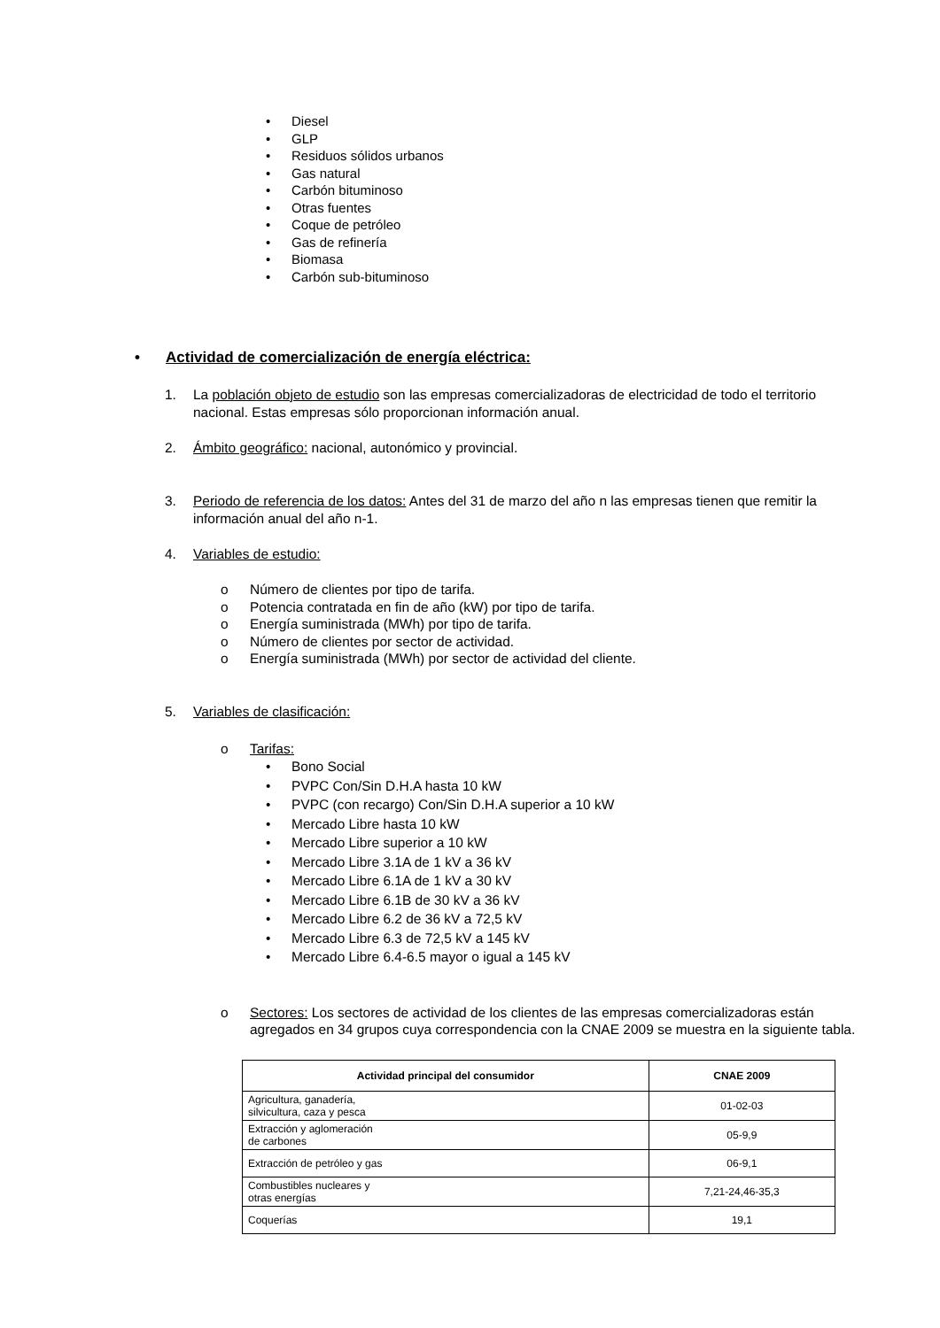• Diesel
• GLP
• Residuos sólidos urbanos
• Gas natural
• Carbón bituminoso
• Otras fuentes
• Coque de petróleo
• Gas de refinería
• Biomasa
• Carbón sub-bituminoso
• Actividad de comercialización de energía eléctrica:
1. La población objeto de estudio son las empresas comercializadoras de electricidad de todo el territorio nacional. Estas empresas sólo proporcionan información anual.
2. Ámbito geográfico: nacional, autonómico y provincial.
3. Periodo de referencia de los datos: Antes del 31 de marzo del año n las empresas tienen que remitir la información anual del año n-1.
4. Variables de estudio:
o Número de clientes por tipo de tarifa.
o Potencia contratada en fin de año (kW) por tipo de tarifa.
o Energía suministrada (MWh) por tipo de tarifa.
o Número de clientes por sector de actividad.
o Energía suministrada (MWh) por sector de actividad del cliente.
5. Variables de clasificación:
o Tarifas:
• Bono Social
• PVPC Con/Sin D.H.A hasta 10 kW
• PVPC (con recargo) Con/Sin D.H.A superior a 10 kW
• Mercado Libre hasta 10 kW
• Mercado Libre superior a 10 kW
• Mercado Libre 3.1A de 1 kV a 36 kV
• Mercado Libre 6.1A de 1 kV a 30 kV
• Mercado Libre 6.1B de 30 kV a 36 kV
• Mercado Libre 6.2 de 36 kV a 72,5 kV
• Mercado Libre 6.3 de 72,5 kV a 145 kV
• Mercado Libre 6.4-6.5 mayor o igual a 145 kV
o Sectores: Los sectores de actividad de los clientes de las empresas comercializadoras están agregados en 34 grupos cuya correspondencia con la CNAE 2009 se muestra en la siguiente tabla.
| Actividad principal del consumidor | CNAE 2009 |
| --- | --- |
| Agricultura, ganadería, silvicultura, caza y pesca | 01-02-03 |
| Extracción y aglomeración de carbones | 05-9,9 |
| Extracción de petróleo y gas | 06-9,1 |
| Combustibles nucleares y otras energías | 7,21-24,46-35,3 |
| Coquerías | 19,1 |